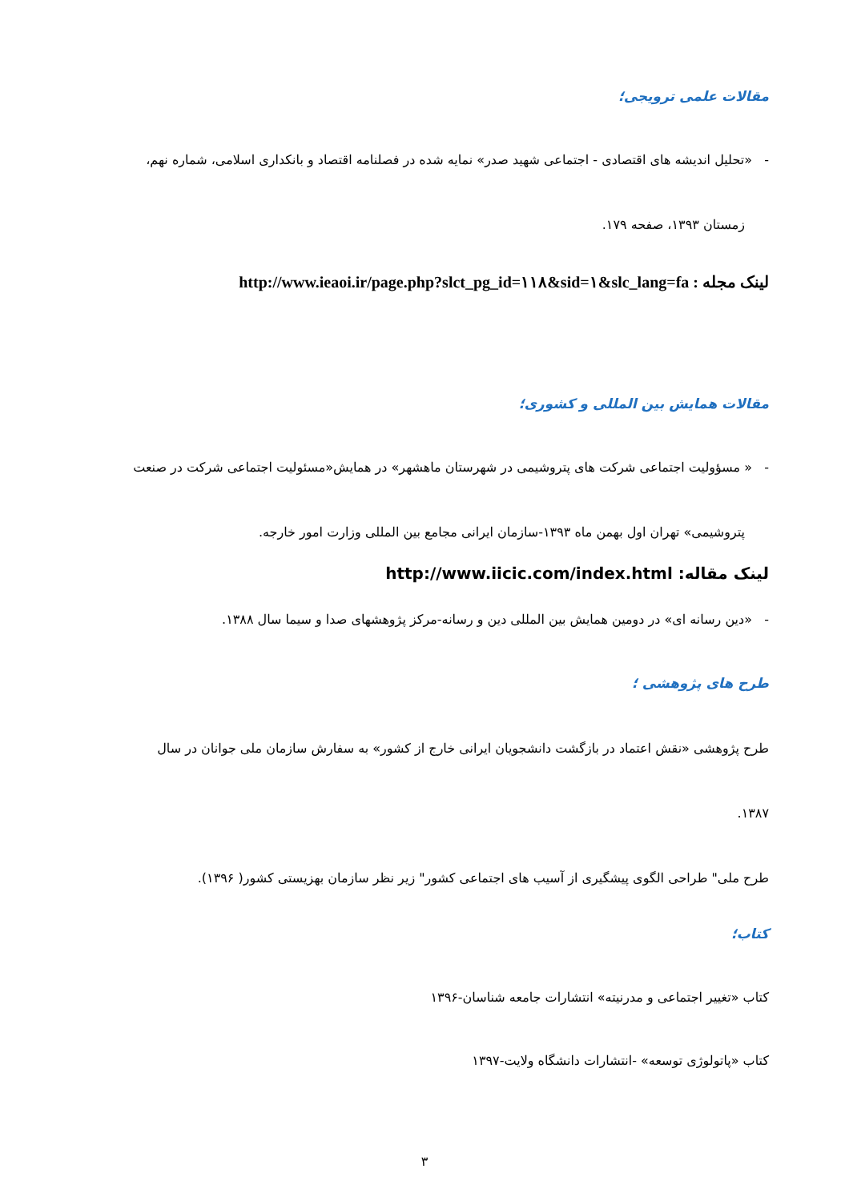مقالات علمی ترویجی؛
- «تحلیل اندیشه های اقتصادی - اجتماعی شهید صدر» نمایه شده در فصلنامه اقتصاد و بانکداری اسلامی، شماره نهم،
زمستان ۱۳۹۳، صفحه ۱۷۹.
لینک مجله : http://www.ieaoi.ir/page.php?slct_pg_id=۱۱۸&sid=۱&slc_lang=fa
مقالات همایش بین المللی و کشوری؛
- « مسؤولیت اجتماعی شرکت های پتروشیمی در شهرستان ماهشهر» در همایش«مسئولیت اجتماعی شرکت در صنعت
پتروشیمی» تهران اول بهمن ماه ۱۳۹۳-سازمان ایرانی مجامع بین المللی وزارت امور خارجه.
لینک مقاله: http://www.iicic.com/index.html
- «دین رسانه ای» در دومین همایش بین المللی دین و رسانه-مرکز پژوهشهای صدا و سیما سال ۱۳۸۸.
طرح های پژوهشی ؛
طرح پژوهشی «نقش اعتماد در بازگشت دانشجویان ایرانی خارج از کشور» به سفارش سازمان ملی جوانان در سال
۱۳۸۷.
طرح ملی" طراحی الگوی پیشگیری از آسیب های اجتماعی کشور" زیر نظر سازمان بهزیستی کشور( ۱۳۹۶).
کتاب؛
کتاب «تغییر اجتماعی و مدرنیته» انتشارات جامعه شناسان-۱۳۹۶
کتاب «پاتولوژی توسعه» -انتشارات دانشگاه ولایت-۱۳۹۷
۳